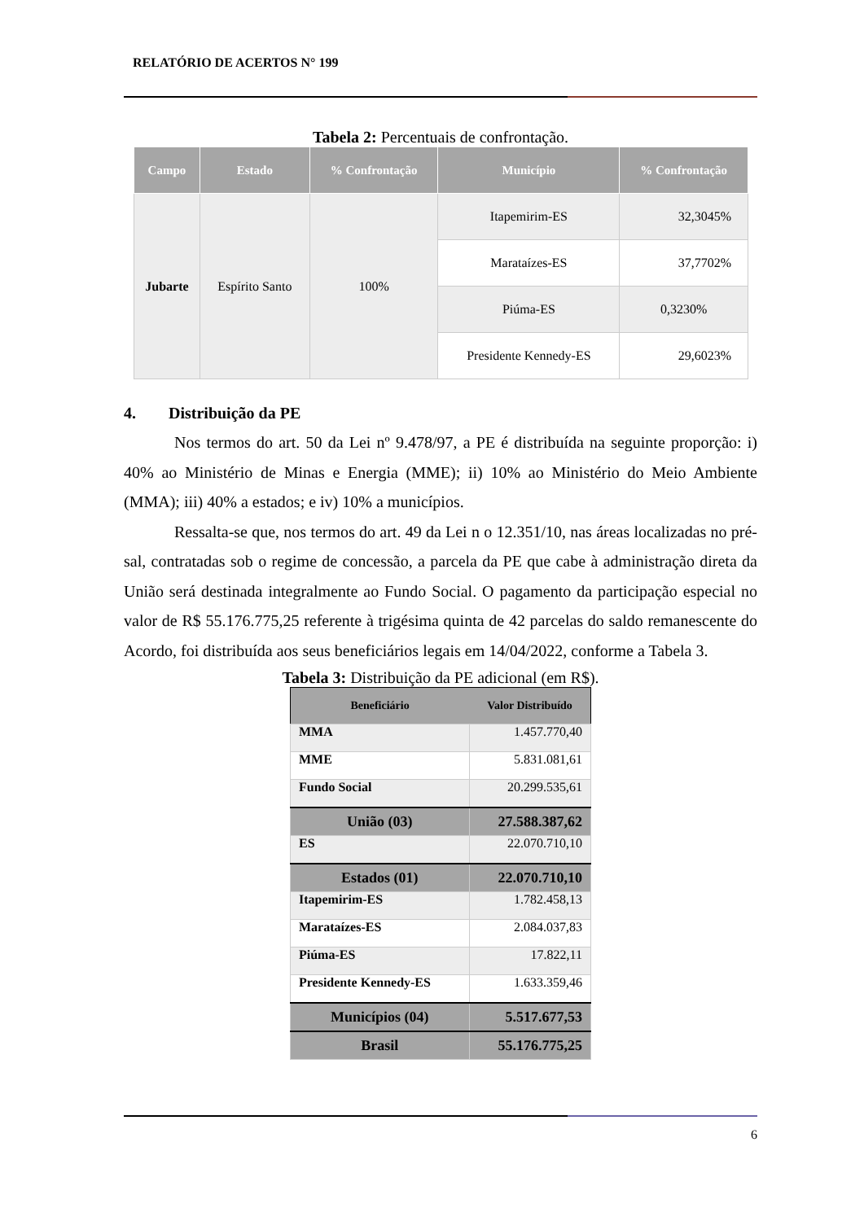RELATÓRIO DE ACERTOS N° 199
Tabela 2: Percentuais de confrontação.
| Campo | Estado | % Confrontação | Município | % Confrontação |
| --- | --- | --- | --- | --- |
| Jubarte | Espírito Santo | 100% | Itapemirim-ES | 32,3045% |
| | | | Marataízes-ES | 37,7702% |
| | | | Piúma-ES | 0,3230% |
| | | | Presidente Kennedy-ES | 29,6023% |
4. Distribuição da PE
Nos termos do art. 50 da Lei nº 9.478/97, a PE é distribuída na seguinte proporção: i) 40% ao Ministério de Minas e Energia (MME); ii) 10% ao Ministério do Meio Ambiente (MMA); iii) 40% a estados; e iv) 10% a municípios.
Ressalta-se que, nos termos do art. 49 da Lei n o 12.351/10, nas áreas localizadas no pré-sal, contratadas sob o regime de concessão, a parcela da PE que cabe à administração direta da União será destinada integralmente ao Fundo Social. O pagamento da participação especial no valor de R$ 55.176.775,25 referente à trigésima quinta de 42 parcelas do saldo remanescente do Acordo, foi distribuída aos seus beneficiários legais em 14/04/2022, conforme a Tabela 3.
Tabela 3: Distribuição da PE adicional (em R$).
| Beneficiário | Valor Distribuído |
| --- | --- |
| MMA | 1.457.770,40 |
| MME | 5.831.081,61 |
| Fundo Social | 20.299.535,61 |
| União (03) | 27.588.387,62 |
| ES | 22.070.710,10 |
| Estados (01) | 22.070.710,10 |
| Itapemirim-ES | 1.782.458,13 |
| Marataízes-ES | 2.084.037,83 |
| Piúma-ES | 17.822,11 |
| Presidente Kennedy-ES | 1.633.359,46 |
| Municípios (04) | 5.517.677,53 |
| Brasil | 55.176.775,25 |
6